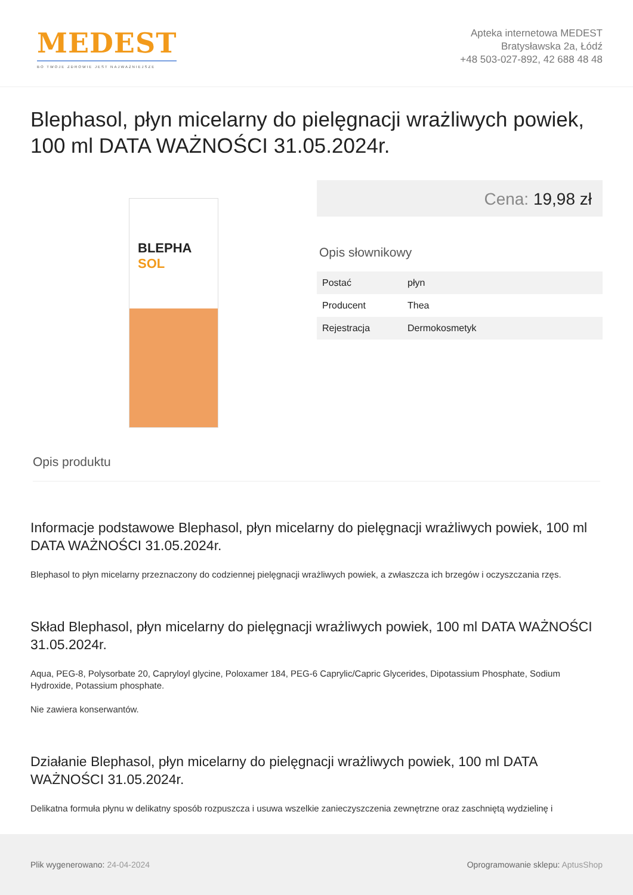MEDEST
BO TWOJE ZDROWIE JEST NAJWAŻNIEJSZE
Apteka internetowa MEDEST
Bratysławska 2a, Łódź
+48 503-027-892, 42 688 48 48
Blephasol, płyn micelarny do pielęgnacji wrażliwych powiek, 100 ml DATA WAŻNOŚCI 31.05.2024r.
BLEPHA
SOL
Cena: 19,98 zł
Opis słownikowy
| Postać | płyn |
| Producent | Thea |
| Rejestracja | Dermokosmetyk |
Opis produktu
Informacje podstawowe Blephasol, płyn micelarny do pielęgnacji wrażliwych powiek, 100 ml DATA WAŻNOŚCI 31.05.2024r.
Blephasol to płyn micelarny przeznaczony do codziennej pielęgnacji wrażliwych powiek, a zwłaszcza ich brzegów i oczyszczania rzęs.
Skład Blephasol, płyn micelarny do pielęgnacji wrażliwych powiek, 100 ml DATA WAŻNOŚCI 31.05.2024r.
Aqua, PEG-8, Polysorbate 20, Capryloyl glycine, Poloxamer 184, PEG-6 Caprylic/Capric Glycerides, Dipotassium Phosphate, Sodium Hydroxide, Potassium phosphate.
Nie zawiera konserwantów.
Działanie Blephasol, płyn micelarny do pielęgnacji wrażliwych powiek, 100 ml DATA WAŻNOŚCI 31.05.2024r.
Delikatna formuła płynu w delikatny sposób rozpuszcza i usuwa wszelkie zanieczyszczenia zewnętrzne oraz zaschniętą wydzielinę i
Plik wygenerowano: 24-04-2024
Oprogramowanie sklepu: AptusShop